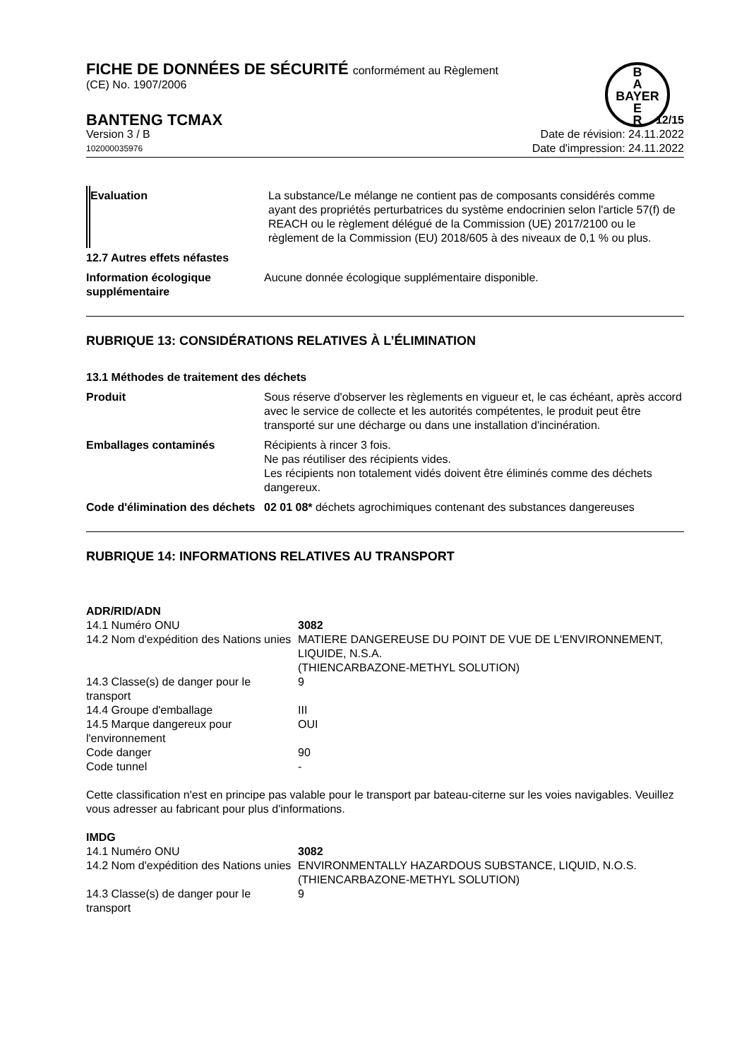B
A
BAYER
E
R
FICHE DE DONNÉES DE SÉCURITÉ conformément au Règlement
(CE) No. 1907/2006
BANTENG TCMAX 12/15
Version 3 / B Date de révision: 24.11.2022
102000035976 Date d'impression: 24.11.2022
| Evaluation | La substance/Le mélange ne contient pas de composants considérés comme ayant des propriétés perturbatrices du système endocrinien selon l'article 57(f) de REACH ou le règlement délégué de la Commission (UE) 2017/2100 ou le règlement de la Commission (EU) 2018/605 à des niveaux de 0,1 % ou plus. |
| 12.7 Autres effets néfastes | |
| Information écologique supplémentaire | Aucune donnée écologique supplémentaire disponible. |
RUBRIQUE 13: CONSIDÉRATIONS RELATIVES À L’ÉLIMINATION
| 13.1 Méthodes de traitement des déchets | |
| Produit | Sous réserve d'observer les règlements en vigueur et, le cas échéant, après accord avec le service de collecte et les autorités compétentes, le produit peut être transporté sur une décharge ou dans une installation d'incinération. |
| Emballages contaminés | Récipients à rincer 3 fois. Ne pas réutiliser des récipients vides. Les récipients non totalement vidés doivent être éliminés comme des déchets dangereux. |
| Code d'élimination des déchets | 02 01 08* déchets agrochimiques contenant des substances dangereuses |
RUBRIQUE 14: INFORMATIONS RELATIVES AU TRANSPORT
ADR/RID/ADN
| 14.1 Numéro ONU | 3082 |
| 14.2 Nom d'expédition des Nations unies | MATIERE DANGEREUSE DU POINT DE VUE DE L'ENVIRONNEMENT, LIQUIDE, N.S.A. (THIENCARBAZONE-METHYL SOLUTION) |
| 14.3 Classe(s) de danger pour le transport | 9 |
| 14.4 Groupe d'emballage | III |
| 14.5 Marque dangereux pour l'environnement | OUI |
| Code danger | 90 |
| Code tunnel | - |
Cette classification n'est en principe pas valable pour le transport par bateau-citerne sur les voies navigables. Veuillez vous adresser au fabricant pour plus d'informations.
IMDG
| 14.1 Numéro ONU | 3082 |
| 14.2 Nom d'expédition des Nations unies | ENVIRONMENTALLY HAZARDOUS SUBSTANCE, LIQUID, N.O.S. (THIENCARBAZONE-METHYL SOLUTION) |
| 14.3 Classe(s) de danger pour le transport | 9 |